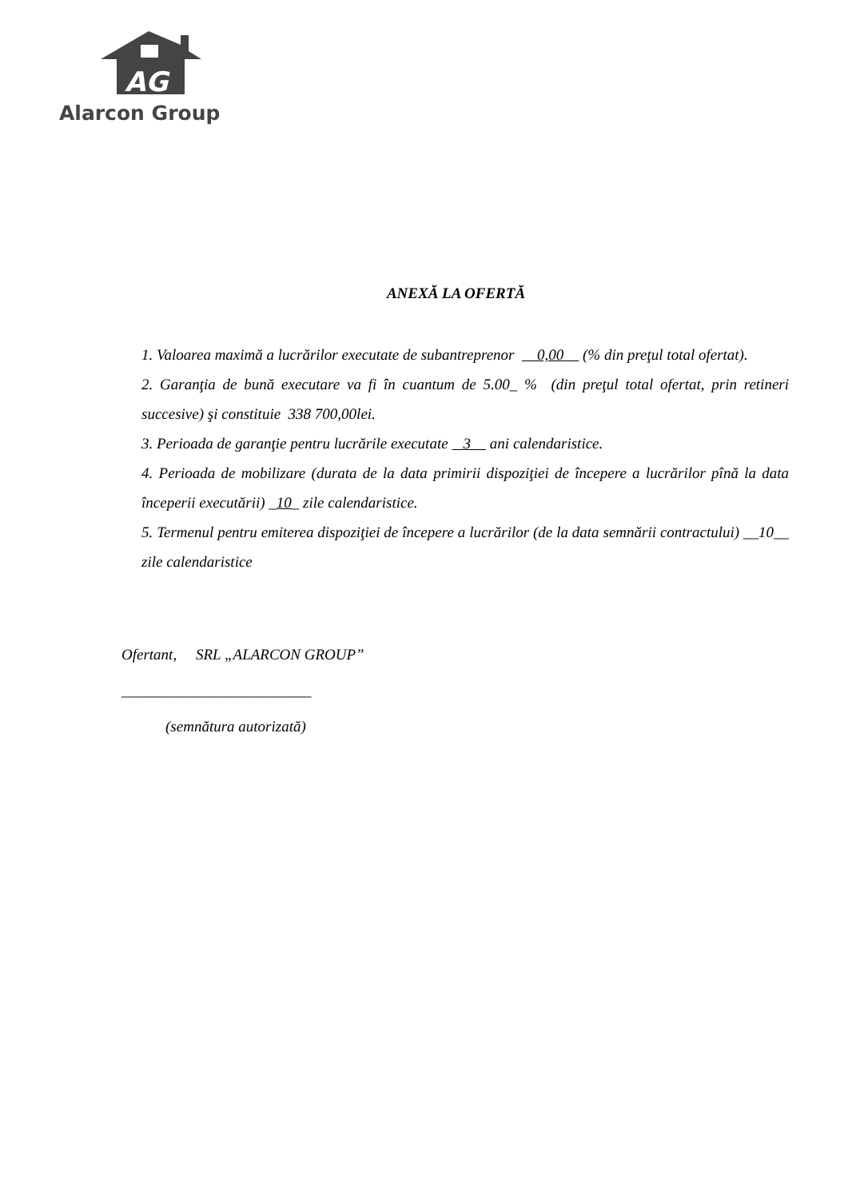AG
Alarcon Group
ANEXĂ LA OFERTĂ
1. Valoarea maximă a lucrărilor executate de subantreprenor 0,00 (% din preţul total ofertat).
2. Garanţia de bună executare va fi în cuantum de 5.00_ % (din preţul total ofertat, prin retineri succesive) şi constituie 338 700,00lei.
3. Perioada de garanţie pentru lucrările executate 3 ani calendaristice.
4. Perioada de mobilizare (durata de la data primirii dispoziţiei de începere a lucrărilor pînă la data începerii executării) _10_ zile calendaristice.
5. Termenul pentru emiterea dispoziţiei de începere a lucrărilor (de la data semnării contractului) __10__ zile calendaristice
Ofertant, SRL „ALARCON GROUP”
_________________________
(semnătura autorizată)